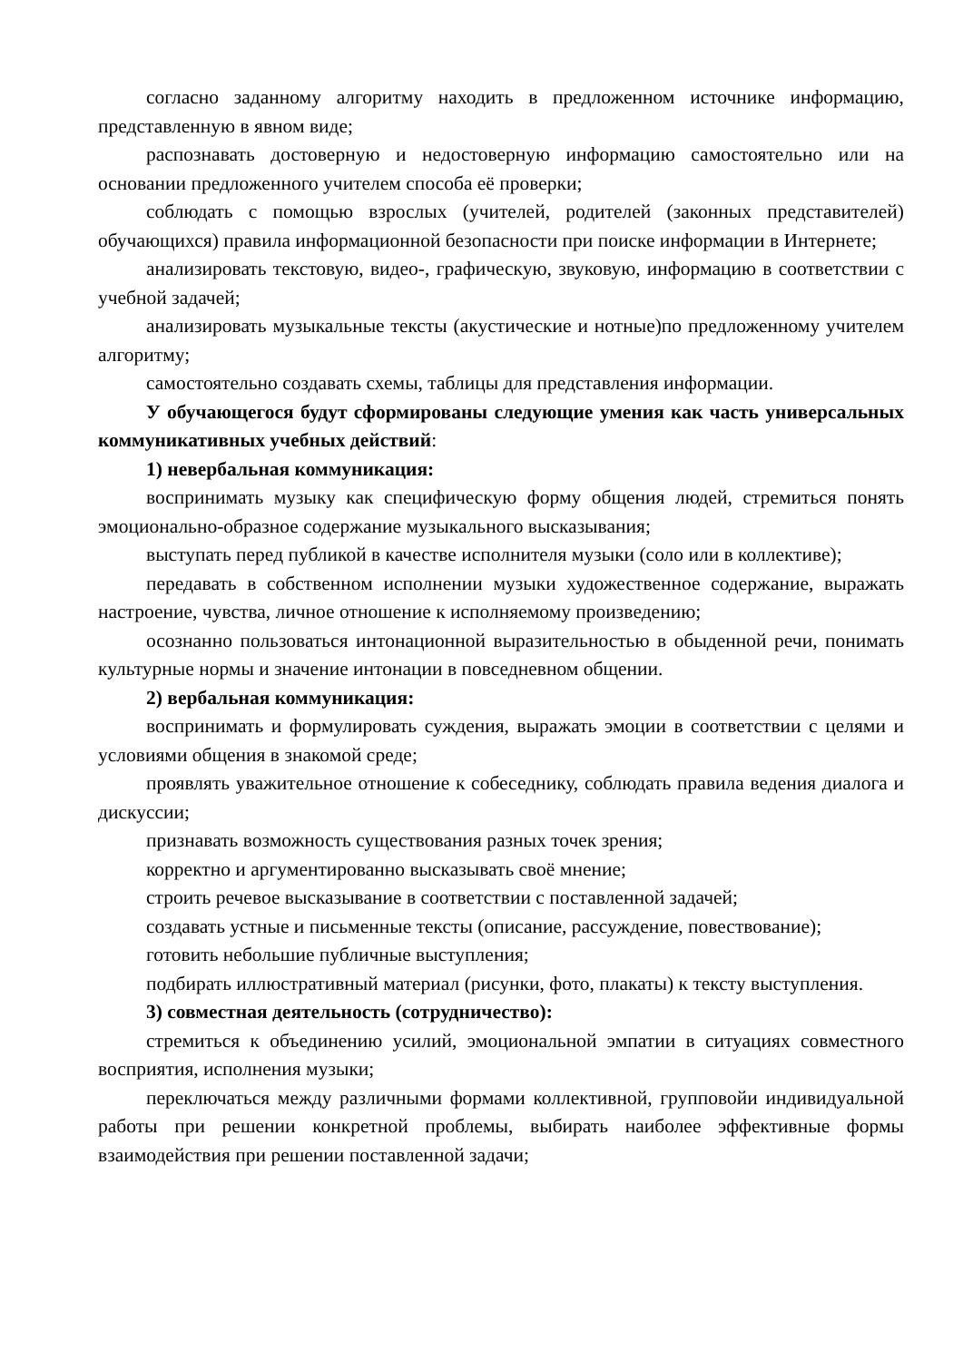согласно заданному алгоритму находить в предложенном источнике информацию, представленную в явном виде;
распознавать достоверную и недостоверную информацию самостоятельно или на основании предложенного учителем способа её проверки;
соблюдать с помощью взрослых (учителей, родителей (законных представителей) обучающихся) правила информационной безопасности при поиске информации в Интернете;
анализировать текстовую, видео-, графическую, звуковую, информацию в соответствии с учебной задачей;
анализировать музыкальные тексты (акустические и нотные)по предложенному учителем алгоритму;
самостоятельно создавать схемы, таблицы для представления информации.
У обучающегося будут сформированы следующие умения как часть универсальных коммуникативных учебных действий:
1) невербальная коммуникация:
воспринимать музыку как специфическую форму общения людей, стремиться понять эмоционально-образное содержание музыкального высказывания;
выступать перед публикой в качестве исполнителя музыки (соло или в коллективе);
передавать в собственном исполнении музыки художественное содержание, выражать настроение, чувства, личное отношение к исполняемому произведению;
осознанно пользоваться интонационной выразительностью в обыденной речи, понимать культурные нормы и значение интонации в повседневном общении.
2) вербальная коммуникация:
воспринимать и формулировать суждения, выражать эмоции в соответствии с целями и условиями общения в знакомой среде;
проявлять уважительное отношение к собеседнику, соблюдать правила ведения диалога и дискуссии;
признавать возможность существования разных точек зрения;
корректно и аргументированно высказывать своё мнение;
строить речевое высказывание в соответствии с поставленной задачей;
создавать устные и письменные тексты (описание, рассуждение, повествование);
готовить небольшие публичные выступления;
подбирать иллюстративный материал (рисунки, фото, плакаты) к тексту выступления.
3) совместная деятельность (сотрудничество):
стремиться к объединению усилий, эмоциональной эмпатии в ситуациях совместного восприятия, исполнения музыки;
переключаться между различными формами коллективной, групповойи индивидуальной работы при решении конкретной проблемы, выбирать наиболее эффективные формы взаимодействия при решении поставленной задачи;